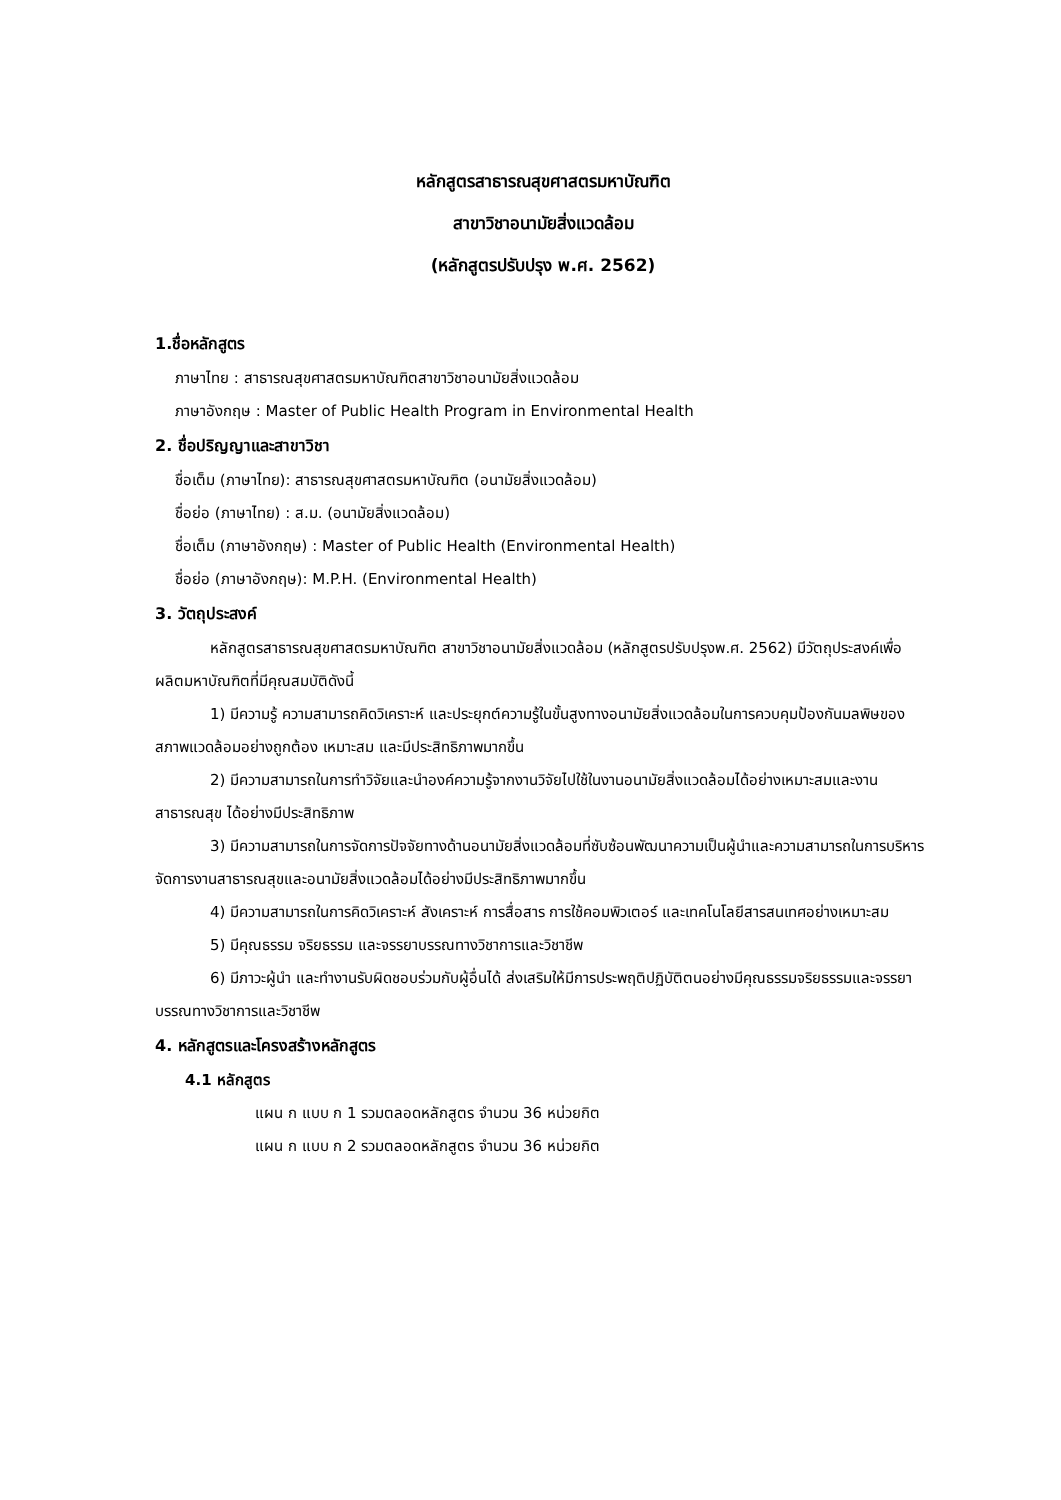หลักสูตรสาธารณสุขศาสตรมหาบัณฑิต
สาขาวิชาอนามัยสิ่งแวดล้อม
(หลักสูตรปรับปรุง พ.ศ. 2562)
1.ชื่อหลักสูตร
ภาษาไทย : สาธารณสุขศาสตรมหาบัณฑิตสาขาวิชาอนามัยสิ่งแวดล้อม
ภาษาอังกฤษ : Master of Public Health Program in Environmental Health
2. ชื่อปริญญาและสาขาวิชา
ชื่อเต็ม (ภาษาไทย): สาธารณสุขศาสตรมหาบัณฑิต (อนามัยสิ่งแวดล้อม)
ชื่อย่อ (ภาษาไทย) : ส.ม. (อนามัยสิ่งแวดล้อม)
ชื่อเต็ม (ภาษาอังกฤษ) : Master of Public Health (Environmental Health)
ชื่อย่อ (ภาษาอังกฤษ): M.P.H. (Environmental Health)
3. วัตถุประสงค์
หลักสูตรสาธารณสุขศาสตรมหาบัณฑิต สาขาวิชาอนามัยสิ่งแวดล้อม (หลักสูตรปรับปรุงพ.ศ. 2562) มีวัตถุประสงค์เพื่อผลิตมหาบัณฑิตที่มีคุณสมบัติดังนี้
1) มีความรู้ ความสามารถคิดวิเคราะห์ และประยุกต์ความรู้ในขั้นสูงทางอนามัยสิ่งแวดล้อมในการควบคุมป้องกันมลพิษของสภาพแวดล้อมอย่างถูกต้อง เหมาะสม และมีประสิทธิภาพมากขึ้น
2) มีความสามารถในการทำวิจัยและนำองค์ความรู้จากงานวิจัยไปใช้ในงานอนามัยสิ่งแวดล้อมได้อย่างเหมาะสมและงานสาธารณสุข ได้อย่างมีประสิทธิภาพ
3) มีความสามารถในการจัดการปัจจัยทางด้านอนามัยสิ่งแวดล้อมที่ซับซ้อนพัฒนาความเป็นผู้นำและความสามารถในการบริหารจัดการงานสาธารณสุขและอนามัยสิ่งแวดล้อมได้อย่างมีประสิทธิภาพมากขึ้น
4) มีความสามารถในการคิดวิเคราะห์ สังเคราะห์ การสื่อสาร การใช้คอมพิวเตอร์ และเทคโนโลยีสารสนเทศอย่างเหมาะสม
5) มีคุณธรรม จริยธรรม และจรรยาบรรณทางวิชาการและวิชาชีพ
6) มีภาวะผู้นำ และทำงานรับผิดชอบร่วมกับผู้อื่นได้ ส่งเสริมให้มีการประพฤติปฏิบัติตนอย่างมีคุณธรรมจริยธรรมและจรรยาบรรณทางวิชาการและวิชาชีพ
4. หลักสูตรและโครงสร้างหลักสูตร
4.1 หลักสูตร
แผน ก แบบ ก 1 รวมตลอดหลักสูตร จำนวน 36 หน่วยกิต
แผน ก แบบ ก 2 รวมตลอดหลักสูตร จำนวน 36 หน่วยกิต